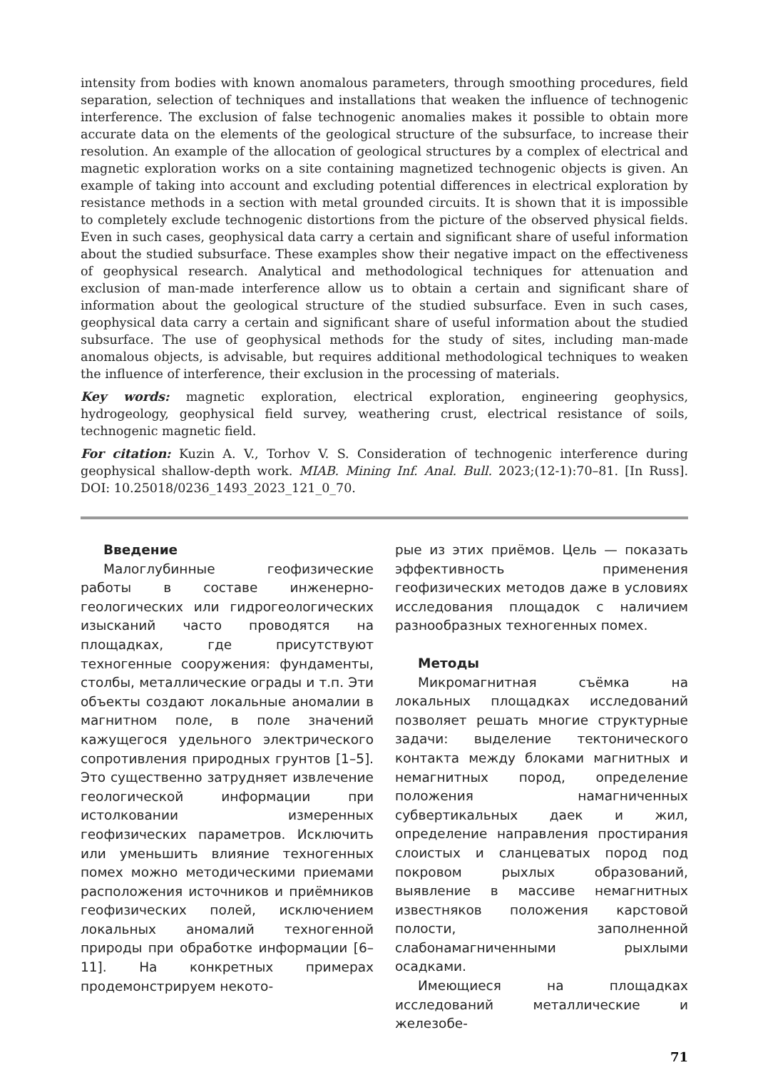intensity from bodies with known anomalous parameters, through smoothing procedures, field separation, selection of techniques and installations that weaken the influence of technogenic interference. The exclusion of false technogenic anomalies makes it possible to obtain more accurate data on the elements of the geological structure of the subsurface, to increase their resolution. An example of the allocation of geological structures by a complex of electrical and magnetic exploration works on a site containing magnetized technogenic objects is given. An example of taking into account and excluding potential differences in electrical exploration by resistance methods in a section with metal grounded circuits. It is shown that it is impossible to completely exclude technogenic distortions from the picture of the observed physical fields. Even in such cases, geophysical data carry a certain and significant share of useful information about the studied subsurface. These examples show their negative impact on the effectiveness of geophysical research. Analytical and methodological techniques for attenuation and exclusion of man-made interference allow us to obtain a certain and significant share of information about the geological structure of the studied subsurface. Even in such cases, geophysical data carry a certain and significant share of useful information about the studied subsurface. The use of geophysical methods for the study of sites, including man-made anomalous objects, is advisable, but requires additional methodological techniques to weaken the influence of interference, their exclusion in the processing of materials.
Key words: magnetic exploration, electrical exploration, engineering geophysics, hydrogeology, geophysical field survey, weathering crust, electrical resistance of soils, technogenic magnetic field.
For citation: Kuzin A. V., Torhov V. S. Consideration of technogenic interference during geophysical shallow-depth work. MIAB. Mining Inf. Anal. Bull. 2023;(12-1):70–81. [In Russ]. DOI: 10.25018/0236_1493_2023_121_0_70.
Введение
Малоглубинные геофизические работы в составе инженерно-геологических или гидрогеологических изысканий часто проводятся на площадках, где присутствуют техногенные сооружения: фундаменты, столбы, металлические ограды и т.п. Эти объекты создают локальные аномалии в магнитном поле, в поле значений кажущегося удельного электрического сопротивления природных грунтов [1–5]. Это существенно затрудняет извлечение геологической информации при истолковании измеренных геофизических параметров. Исключить или уменьшить влияние техногенных помех можно методическими приемами расположения источников и приёмников геофизических полей, исключением локальных аномалий техногенной природы при обработке информации [6–11]. На конкретных примерах продемонстрируем некото-
рые из этих приёмов. Цель — показать эффективность применения геофизических методов даже в условиях исследования площадок с наличием разнообразных техногенных помех.
Методы
Микромагнитная съёмка на локальных площадках исследований позволяет решать многие структурные задачи: выделение тектонического контакта между блоками магнитных и немагнитных пород, определение положения намагниченных субвертикальных даек и жил, определение направления простирания слоистых и сланцеватых пород под покровом рыхлых образований, выявление в массиве немагнитных известняков положения карстовой полости, заполненной слабонамагниченными рыхлыми осадками.
Имеющиеся на площадках исследований металлические и железобе-
71